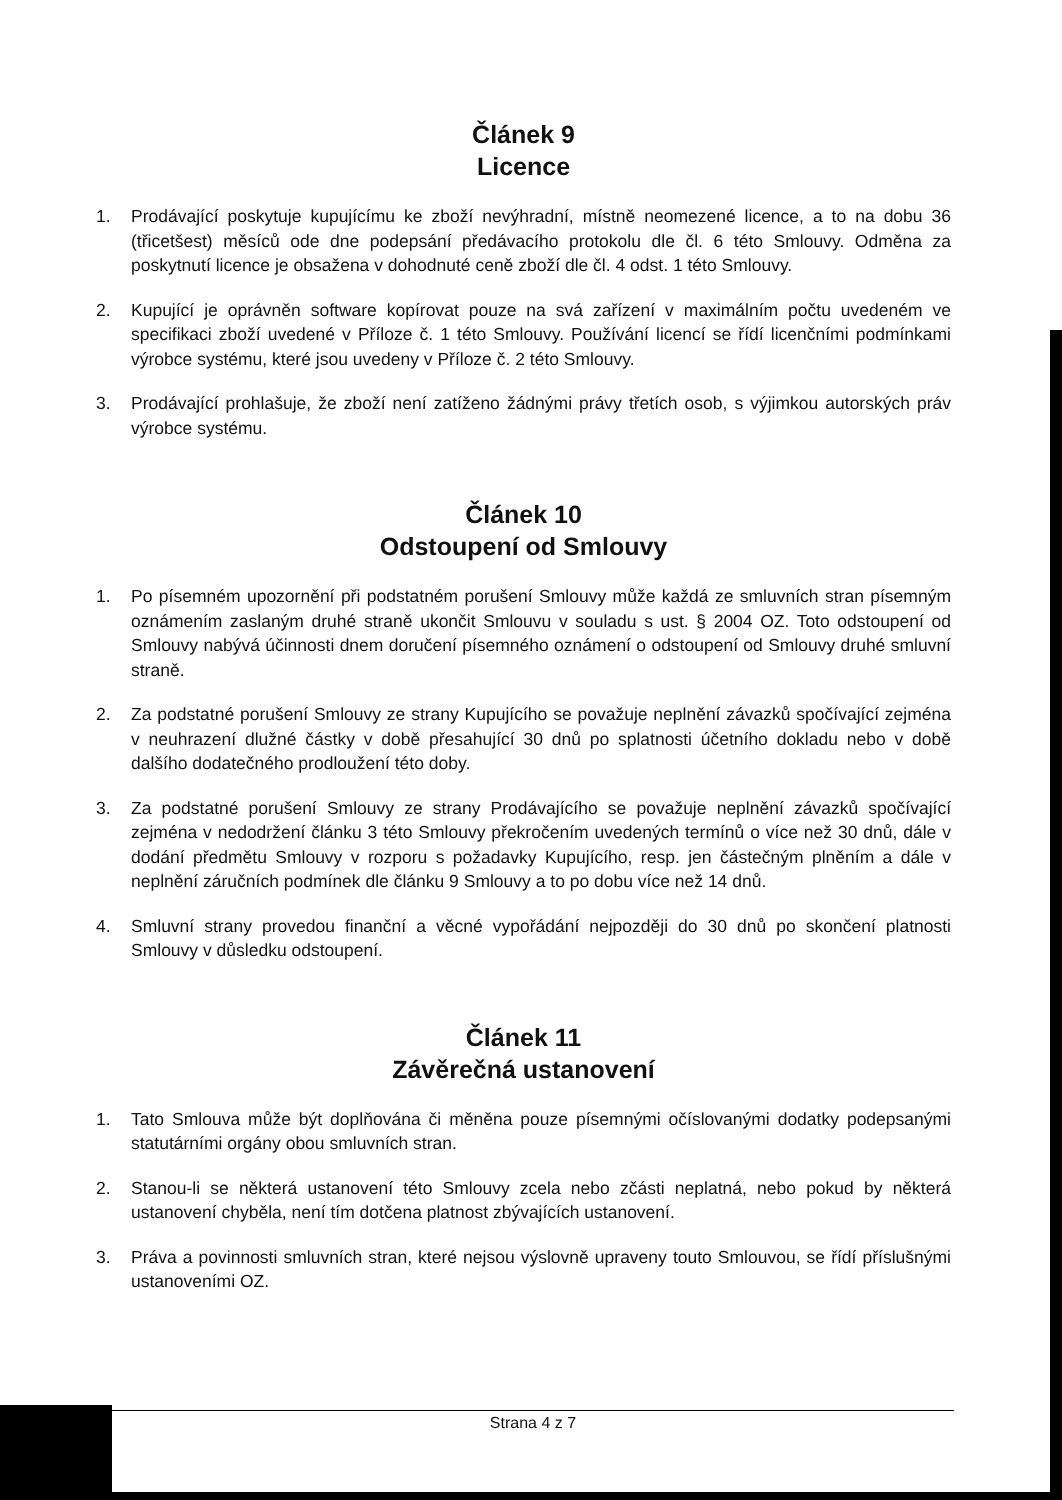Článek 9
Licence
1. Prodávající poskytuje kupujícímu ke zboží nevýhradní, místně neomezené licence, a to na dobu 36 (třicetšest) měsíců ode dne podepsání předávacího protokolu dle čl. 6 této Smlouvy. Odměna za poskytnutí licence je obsažena v dohodnuté ceně zboží dle čl. 4 odst. 1 této Smlouvy.
2. Kupující je oprávněn software kopírovat pouze na svá zařízení v maximálním počtu uvedeném ve specifikaci zboží uvedené v Příloze č. 1 této Smlouvy. Používání licencí se řídí licenčními podmínkami výrobce systému, které jsou uvedeny v Příloze č. 2 této Smlouvy.
3. Prodávající prohlašuje, že zboží není zatíženo žádnými právy třetích osob, s výjimkou autorských práv výrobce systému.
Článek 10
Odstoupení od Smlouvy
1. Po písemném upozornění při podstatném porušení Smlouvy může každá ze smluvních stran písemným oznámením zaslaným druhé straně ukončit Smlouvu v souladu s ust. § 2004 OZ. Toto odstoupení od Smlouvy nabývá účinnosti dnem doručení písemného oznámení o odstoupení od Smlouvy druhé smluvní straně.
2. Za podstatné porušení Smlouvy ze strany Kupujícího se považuje neplnění závazků spočívající zejména v neuhrazení dlužné částky v době přesahující 30 dnů po splatnosti účetního dokladu nebo v době dalšího dodatečného prodloužení této doby.
3. Za podstatné porušení Smlouvy ze strany Prodávajícího se považuje neplnění závazků spočívající zejména v nedodržení článku 3 této Smlouvy překročením uvedených termínů o více než 30 dnů, dále v dodání předmětu Smlouvy v rozporu s požadavky Kupujícího, resp. jen částečným plněním a dále v neplnění záručních podmínek dle článku 9 Smlouvy a to po dobu více než 14 dnů.
4. Smluvní strany provedou finanční a věcné vypořádání nejpozději do 30 dnů po skončení platnosti Smlouvy v důsledku odstoupení.
Článek 11
Závěrečná ustanovení
1. Tato Smlouva může být doplňována či měněna pouze písemnými očíslovanými dodatky podepsanými statutárními orgány obou smluvních stran.
2. Stanou-li se některá ustanovení této Smlouvy zcela nebo zčásti neplatná, nebo pokud by některá ustanovení chyběla, není tím dotčena platnost zbývajících ustanovení.
3. Práva a povinnosti smluvních stran, které nejsou výslovně upraveny touto Smlouvou, se řídí příslušnými ustanoveními OZ.
Strana 4 z 7